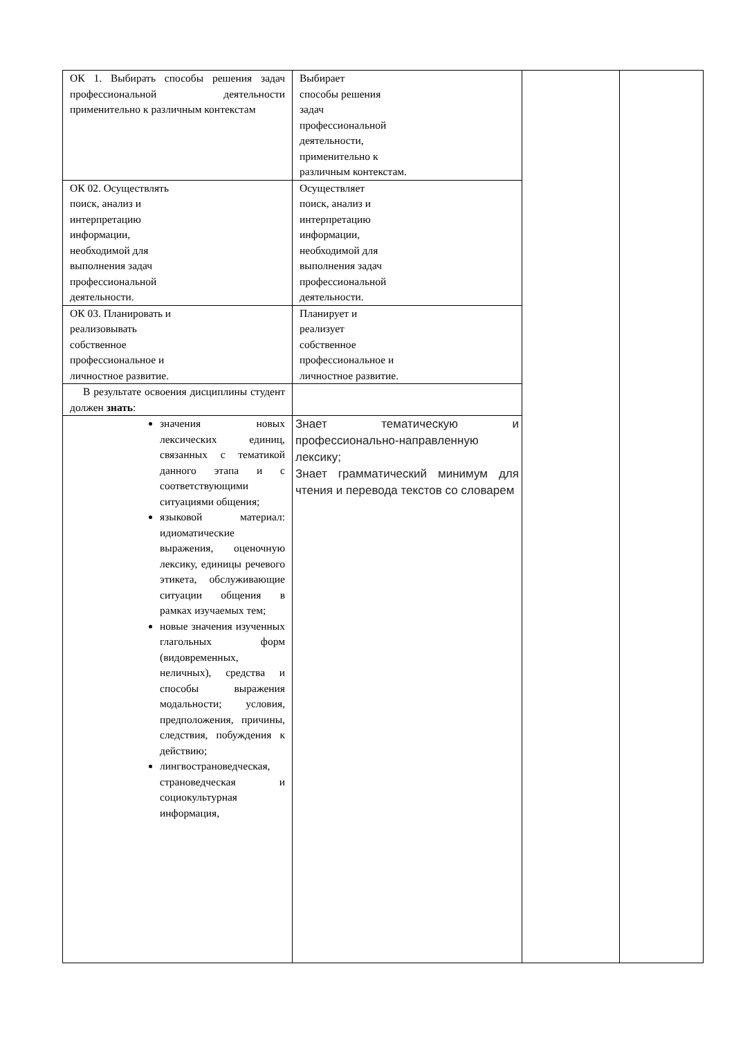| ОК 1. Выбирать способы решения задач профессиональной деятельности применительно к различным контекстам | Выбирает способы решения задач профессиональной деятельности, применительно к различным контекстам. | | |
| ОК 02. Осуществлять поиск, анализ и интерпретацию информации, необходимой для выполнения задач профессиональной деятельности. | Осуществляет поиск, анализ и интерпретацию информации, необходимой для выполнения задач профессиональной деятельности. | | |
| ОК 03. Планировать и реализовывать собственное профессиональное и личностное развитие. | Планирует и реализует собственное профессиональное и личностное развитие. | | |
| В результате освоения дисциплины студент должен знать : | | | |
| значения новых лексических единиц, связанных с тематикой данного этапа и с соответствующими ситуациями общения; языковой материал: идиоматические выражения, оценочную лексику, единицы речевого этикета, обслуживающие ситуации общения в рамках изучаемых тем; новые значения изученных глагольных форм (видовременных, неличных), средства и способы выражения модальности; условия, предположения, причины, следствия, побуждения к действию; лингвострановедческая, страноведческая и социокультурная информация, | Знает тематическую и профессионально-направленную лексику; Знает грамматический минимум для чтения и перевода текстов со словарем | | |